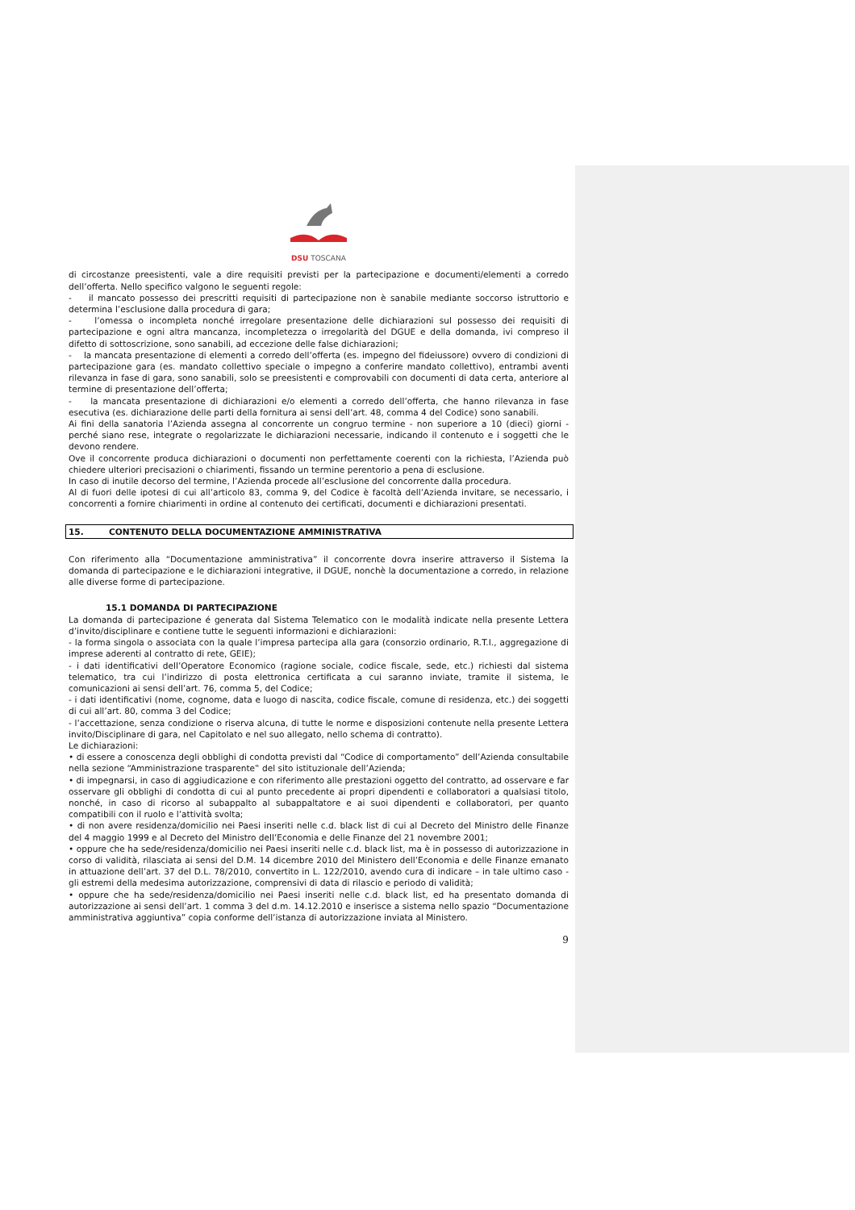DSU TOSCANA
di circostanze preesistenti, vale a dire requisiti previsti per la partecipazione e documenti/elementi a corredo dell’offerta. Nello specifico valgono le seguenti regole:
- il mancato possesso dei prescritti requisiti di partecipazione non è sanabile mediante soccorso istruttorio e determina l’esclusione dalla procedura di gara;
- l’omessa o incompleta nonché irregolare presentazione delle dichiarazioni sul possesso dei requisiti di partecipazione e ogni altra mancanza, incompletezza o irregolarità del DGUE e della domanda, ivi compreso il difetto di sottoscrizione, sono sanabili, ad eccezione delle false dichiarazioni;
- la mancata presentazione di elementi a corredo dell’offerta (es. impegno del fideiussore) ovvero di condizioni di partecipazione gara (es. mandato collettivo speciale o impegno a conferire mandato collettivo), entrambi aventi rilevanza in fase di gara, sono sanabili, solo se preesistenti e comprovabili con documenti di data certa, anteriore al termine di presentazione dell’offerta;
- la mancata presentazione di dichiarazioni e/o elementi a corredo dell’offerta, che hanno rilevanza in fase esecutiva (es. dichiarazione delle parti della fornitura ai sensi dell’art. 48, comma 4 del Codice) sono sanabili.
Ai fini della sanatoria l’Azienda assegna al concorrente un congruo termine - non superiore a 10 (dieci) giorni - perché siano rese, integrate o regolarizzate le dichiarazioni necessarie, indicando il contenuto e i soggetti che le devono rendere.
Ove il concorrente produca dichiarazioni o documenti non perfettamente coerenti con la richiesta, l’Azienda può chiedere ulteriori precisazioni o chiarimenti, fissando un termine perentorio a pena di esclusione.
In caso di inutile decorso del termine, l’Azienda procede all’esclusione del concorrente dalla procedura.
Al di fuori delle ipotesi di cui all’articolo 83, comma 9, del Codice è facoltà dell’Azienda invitare, se necessario, i concorrenti a fornire chiarimenti in ordine al contenuto dei certificati, documenti e dichiarazioni presentati.
15. CONTENUTO DELLA DOCUMENTAZIONE AMMINISTRATIVA
Con riferimento alla “Documentazione amministrativa” il concorrente dovra inserire attraverso il Sistema la domanda di partecipazione e le dichiarazioni integrative, il DGUE, nonchè la documentazione a corredo, in relazione alle diverse forme di partecipazione.
15.1 DOMANDA DI PARTECIPAZIONE
La domanda di partecipazione é generata dal Sistema Telematico con le modalità indicate nella presente Lettera d’invito/disciplinare e contiene tutte le seguenti informazioni e dichiarazioni:
- la forma singola o associata con la quale l’impresa partecipa alla gara (consorzio ordinario, R.T.I., aggregazione di imprese aderenti al contratto di rete, GEIE);
- i dati identificativi dell’Operatore Economico (ragione sociale, codice fiscale, sede, etc.) richiesti dal sistema telematico, tra cui l’indirizzo di posta elettronica certificata a cui saranno inviate, tramite il sistema, le comunicazioni ai sensi dell’art. 76, comma 5, del Codice;
- i dati identificativi (nome, cognome, data e luogo di nascita, codice fiscale, comune di residenza, etc.) dei soggetti di cui all’art. 80, comma 3 del Codice;
- l’accettazione, senza condizione o riserva alcuna, di tutte le norme e disposizioni contenute nella presente Lettera invito/Disciplinare di gara, nel Capitolato e nel suo allegato, nello schema di contratto).
Le dichiarazioni:
• di essere a conoscenza degli obblighi di condotta previsti dal “Codice di comportamento” dell’Azienda consultabile nella sezione “Amministrazione trasparente‟ del sito istituzionale dell’Azienda;
• di impegnarsi, in caso di aggiudicazione e con riferimento alle prestazioni oggetto del contratto, ad osservare e far osservare gli obblighi di condotta di cui al punto precedente ai propri dipendenti e collaboratori a qualsiasi titolo, nonché, in caso di ricorso al subappalto al subappaltatore e ai suoi dipendenti e collaboratori, per quanto compatibili con il ruolo e l’attività svolta;
• di non avere residenza/domicilio nei Paesi inseriti nelle c.d. black list di cui al Decreto del Ministro delle Finanze del 4 maggio 1999 e al Decreto del Ministro dell’Economia e delle Finanze del 21 novembre 2001;
• oppure che ha sede/residenza/domicilio nei Paesi inseriti nelle c.d. black list, ma è in possesso di autorizzazione in corso di validità, rilasciata ai sensi del D.M. 14 dicembre 2010 del Ministero dell’Economia e delle Finanze emanato in attuazione dell’art. 37 del D.L. 78/2010, convertito in L. 122/2010, avendo cura di indicare – in tale ultimo caso - gli estremi della medesima autorizzazione, comprensivi di data di rilascio e periodo di validità;
• oppure che ha sede/residenza/domicilio nei Paesi inseriti nelle c.d. black list, ed ha presentato domanda di autorizzazione ai sensi dell’art. 1 comma 3 del d.m. 14.12.2010 e inserisce a sistema nello spazio “Documentazione amministrativa aggiuntiva” copia conforme dell’istanza di autorizzazione inviata al Ministero.
9